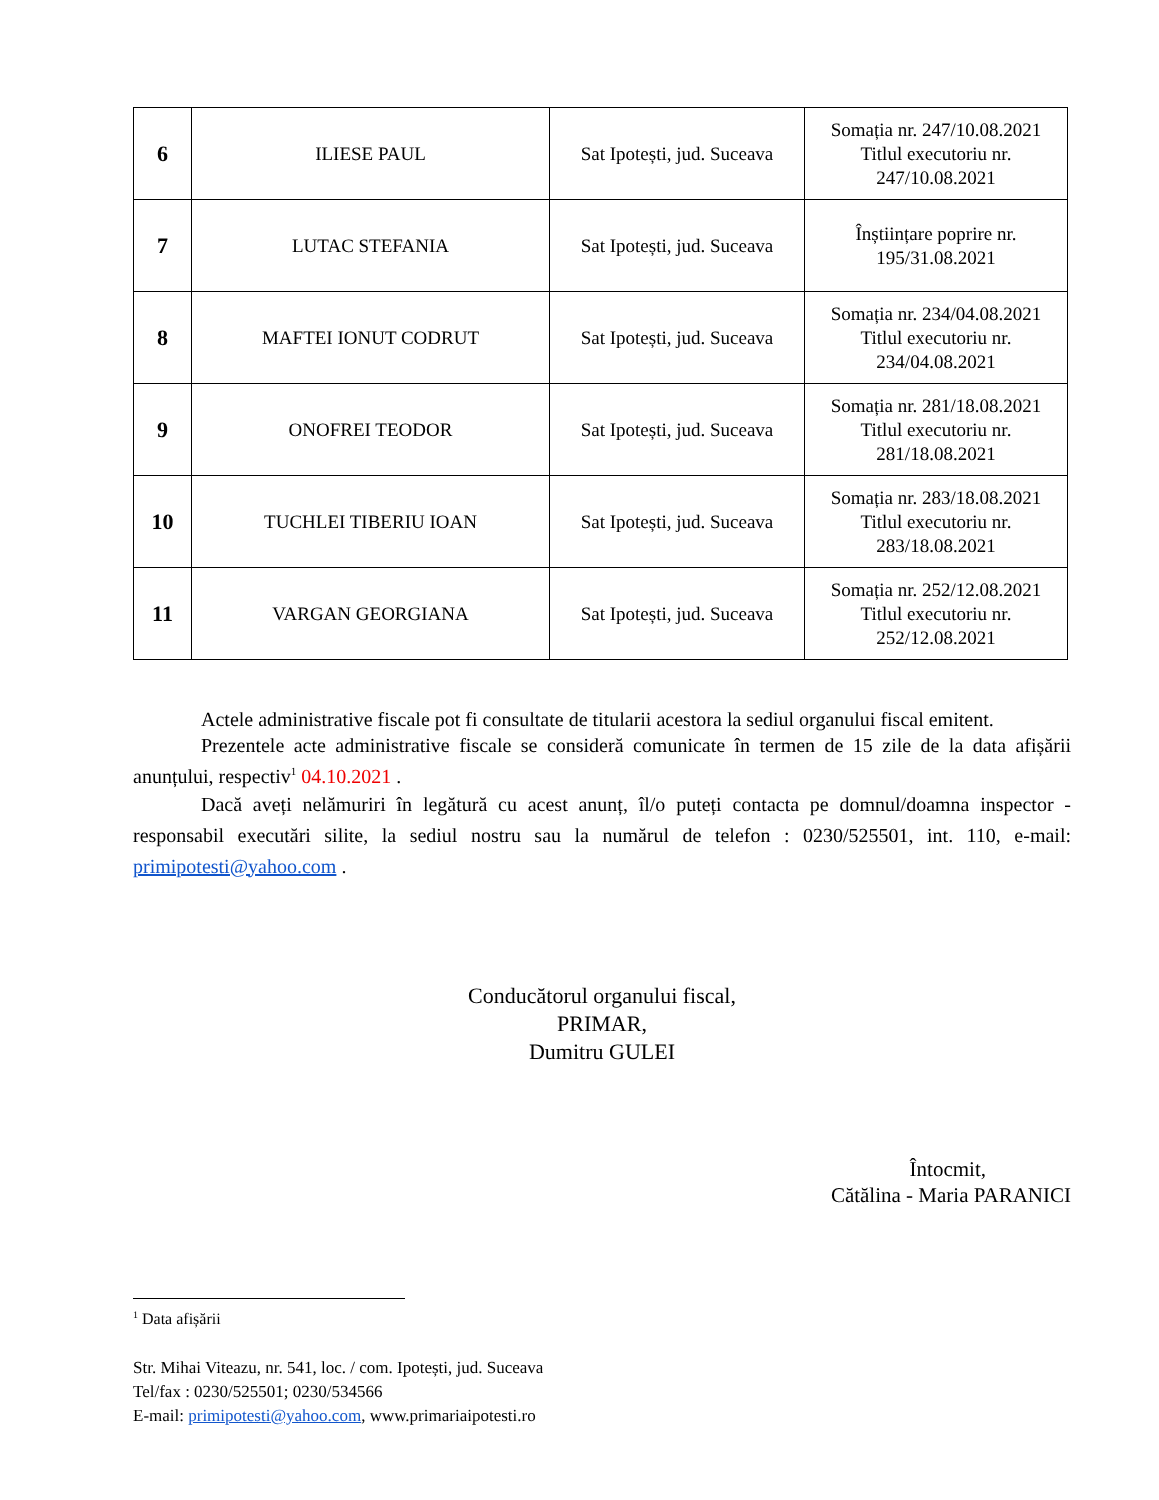| 6 | ILIESE PAUL | Sat Ipotești, jud. Suceava | Somația nr. 247/10.08.2021 Titlul executoriu nr. 247/10.08.2021 |
| 7 | LUTAC STEFANIA | Sat Ipotești, jud. Suceava | Înștiințare poprire nr. 195/31.08.2021 |
| 8 | MAFTEI IONUT CODRUT | Sat Ipotești, jud. Suceava | Somația nr. 234/04.08.2021 Titlul executoriu nr. 234/04.08.2021 |
| 9 | ONOFREI TEODOR | Sat Ipotești, jud. Suceava | Somația nr. 281/18.08.2021 Titlul executoriu nr. 281/18.08.2021 |
| 10 | TUCHLEI TIBERIU IOAN | Sat Ipotești, jud. Suceava | Somația nr. 283/18.08.2021 Titlul executoriu nr. 283/18.08.2021 |
| 11 | VARGAN GEORGIANA | Sat Ipotești, jud. Suceava | Somația nr. 252/12.08.2021 Titlul executoriu nr. 252/12.08.2021 |
Actele administrative fiscale pot fi consultate de titularii acestora la sediul organului fiscal emitent.
Prezentele acte administrative fiscale se consideră comunicate în termen de 15 zile de la data afișării anunțului, respectiv<sup>1</sup> 04.10.2021 .
Dacă aveți nelămuriri în legătură cu acest anunț, îl/o puteți contacta pe domnul/doamna inspector - responsabil executări silite, la sediul nostru sau la numărul de telefon : 0230/525501, int. 110, e-mail: primipotesti@yahoo.com .
Conducătorul organului fiscal,
PRIMAR,
Dumitru GULEI
Întocmit,
Cătălina - Maria PARANICI
<sup>1</sup> Data afișării
Str. Mihai Viteazu, nr. 541, loc. / com. Ipotești, jud. Suceava
Tel/fax : 0230/525501; 0230/534566
E-mail: primipotesti@yahoo.com, www.primariaipotesti.ro